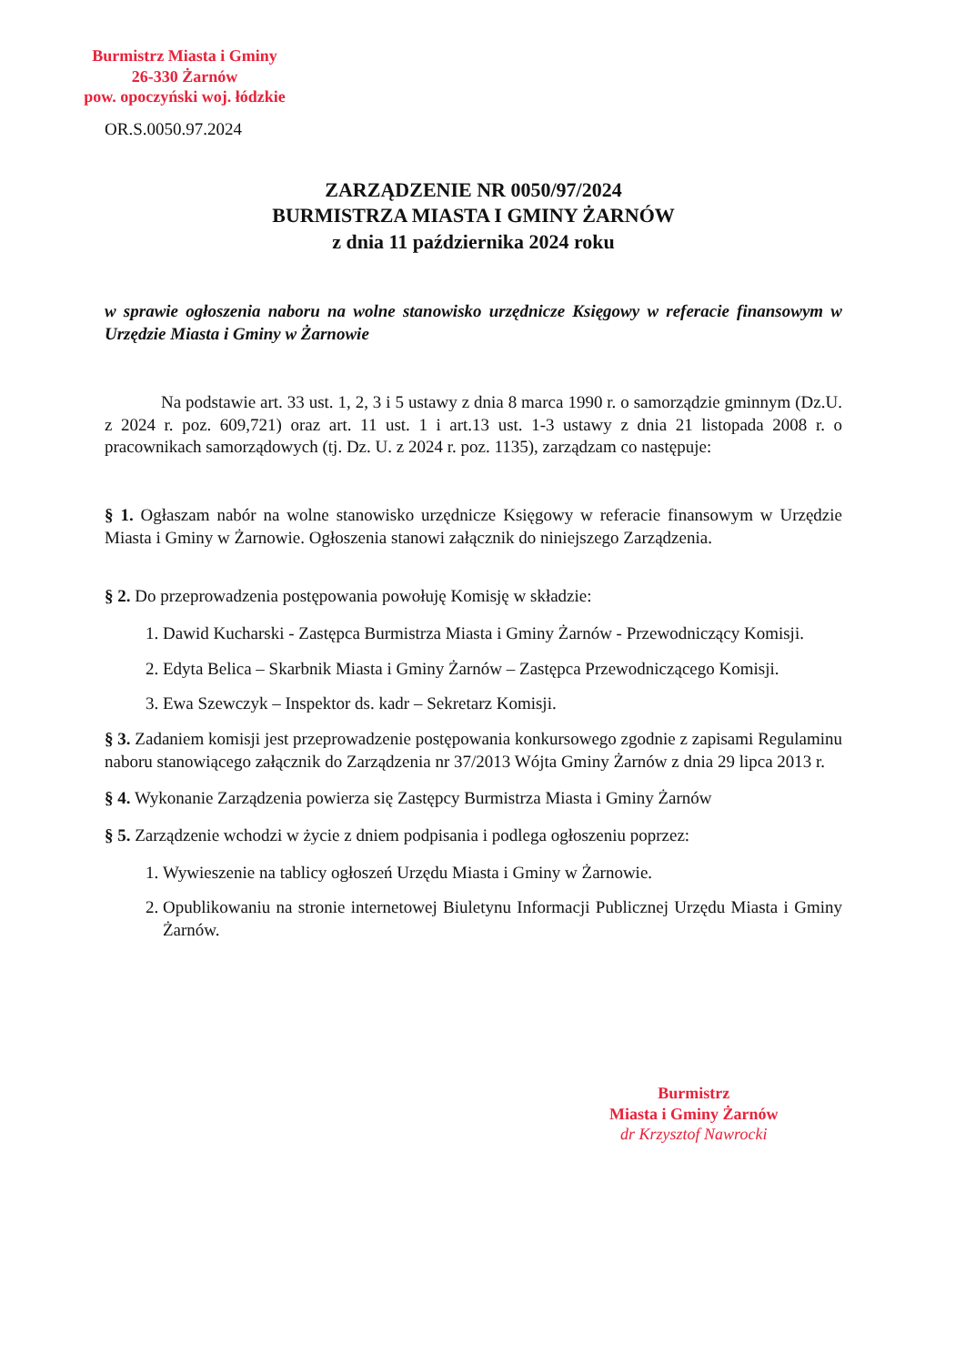Burmistrz Miasta i Gminy
26-330 Żarnów
pow. opoczyński woj. łódzkie
OR.S.0050.97.2024
ZARZĄDZENIE NR 0050/97/2024
BURMISTRZA MIASTA I GMINY ŻARNÓW
z dnia 11 października 2024 roku
w sprawie ogłoszenia naboru na wolne stanowisko urzędnicze Księgowy w referacie finansowym w Urzędzie Miasta i Gminy w Żarnowie
Na podstawie art. 33 ust. 1, 2, 3 i 5 ustawy z dnia 8 marca 1990 r. o samorządzie gminnym (Dz.U. z 2024 r. poz. 609,721) oraz art. 11 ust. 1 i art.13 ust. 1-3 ustawy z dnia 21 listopada 2008 r. o pracownikach samorządowych (tj. Dz. U. z 2024 r. poz. 1135), zarządzam co następuje:
§ 1. Ogłaszam nabór na wolne stanowisko urzędnicze Księgowy w referacie finansowym w Urzędzie Miasta i Gminy w Żarnowie. Ogłoszenia stanowi załącznik do niniejszego Zarządzenia.
§ 2. Do przeprowadzenia postępowania powołuję Komisję w składzie:
1. Dawid Kucharski - Zastępca Burmistrza Miasta i Gminy Żarnów - Przewodniczący Komisji.
2. Edyta Belica – Skarbnik Miasta i Gminy Żarnów – Zastępca Przewodniczącego Komisji.
3. Ewa Szewczyk – Inspektor ds. kadr – Sekretarz Komisji.
§ 3. Zadaniem komisji jest przeprowadzenie postępowania konkursowego zgodnie z zapisami Regulaminu naboru stanowiącego załącznik do Zarządzenia nr 37/2013 Wójta Gminy Żarnów z dnia 29 lipca 2013 r.
§ 4. Wykonanie Zarządzenia powierza się Zastępcy Burmistrza Miasta i Gminy Żarnów
§ 5. Zarządzenie wchodzi w życie z dniem podpisania i podlega ogłoszeniu poprzez:
1. Wywieszenie na tablicy ogłoszeń Urzędu Miasta i Gminy w Żarnowie.
2. Opublikowaniu na stronie internetowej Biuletynu Informacji Publicznej Urzędu Miasta i Gminy Żarnów.
Burmistrz
Miasta i Gminy Żarnów
dr Krzysztof Nawrocki